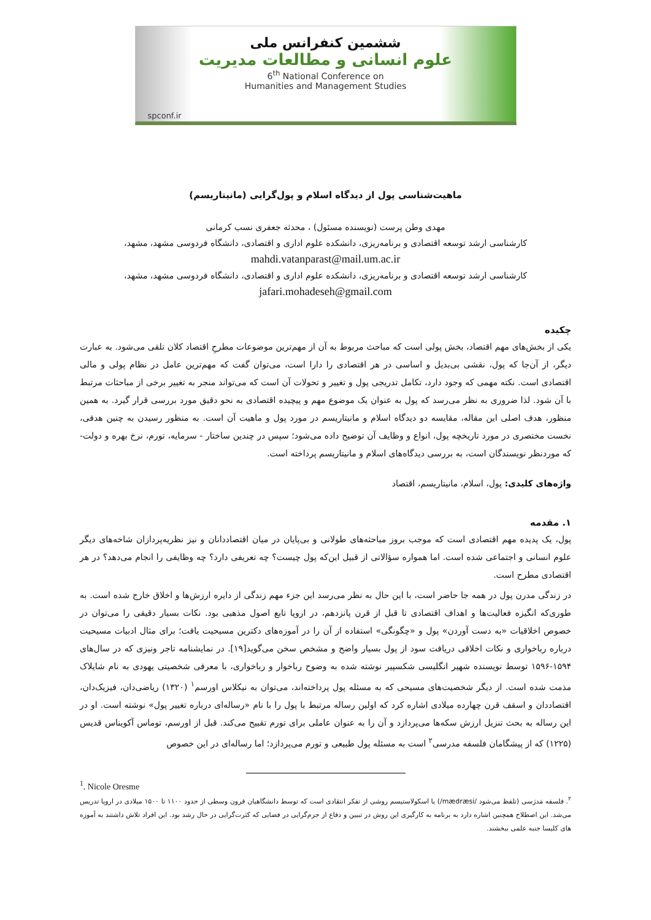ششمین کنفرانس ملی
علوم انسانی و مطالعات مدیریت
6<sup>th</sup> National Conference on
Humanities and Management Studies
spconf.ir
ماهیت‌شناسی پول از دیدگاه اسلام و پول‌گرایی (مانیتاریسم)
مهدی وطن پرست (نویسنده مسئول) ، محدثه جعفری نسب کرمانی
کارشناسی ارشد توسعه اقتصادی و برنامه‌ریزی، دانشکده علوم اداری و اقتصادی، دانشگاه فردوسی مشهد، مشهد،
mahdi.vatanparast@mail.um.ac.ir
کارشناسی ارشد توسعه اقتصادی و برنامه‌ریزی، دانشکده علوم اداری و اقتصادی، دانشگاه فردوسی مشهد، مشهد،
jafari.mohadeseh@gmail.com
چکیده
یکی از بخش‌های مهم اقتصاد، بخش پولی است که مباحث مربوط به آن از مهم‌ترین موضوعات مطرحِ اقتصاد کلان تلقی می‌شود. به عبارت دیگر، از آن‌جا که پول، نقشی بی‌بدیل و اساسی در هر اقتصادی را دارا است، می‌توان گفت که مهم‌ترین عامل در نظام پولی و مالی اقتصادی است. نکته مهمی که وجود دارد، تکامل تدریجی پول و تغییر و تحولات آن است که می‌تواند منجر به تغییر برخی از مباحثات مرتبط با آن شود. لذا ضروری به نظر می‌رسد که پول به عنوان یک موضوع مهم و پیچیده اقتصادی به نحو دقیق مورد بررسی قرار گیرد. به همین منظور، هدف اصلی این مقاله، مقایسه دو دیدگاه اسلام و مانیتاریسم در مورد پول و ماهیت آن است. به منظور رسیدن به چنین هدفی، نخست مختصری در مورد تاریخچه پول، انواع و وظایف آن توضیح داده می‌شود؛ سپس در چندین ساختار - سرمایه، تورم، نرخ بهره و دولت- که موردنظر نویسندگان است، به بررسی دیدگاه‌های اسلام و مانیتاریسم پرداخته است.
واژه‌های کلیدی: پول، اسلام، مانیتاریسم، اقتصاد
۱. مقدمه
پول، یک پدیده مهم اقتصادی است که موجب بروز مباحثه‌های طولانی و بی‌پایان در میان اقتصاددانان و نیز نظریه‌پردازان شاخه‌های دیگر علوم انسانی و اجتماعی شده است. اما همواره سؤالاتی از قبیل این‌که پول چیست؟ چه تعریفی دارد؟ چه وظایفی را انجام می‌دهد؟ در هر اقتصادی مطرح است.
در زندگی مدرن پول در همه جا حاضر است، با این حال به نظر می‌رسد این جزء مهم زندگی از دایره ارزش‌ها و اخلاق خارج شده است. به طوری‌که انگیزه فعالیت‌ها و اهداف اقتصادی تا قبل از قرن پانزدهم، در اروپا تابع اصول مذهبی بود. نکات بسیار دقیقی را می‌توان در خصوص اخلاقیات «به دست آوردن» پول و «چگونگی» استفاده از آن را در آموزه‌های دکترین مسیحیت یافت؛ برای مثال ادبیات مسیحیت درباره رباخواری و نکات اخلاقی دریافت سود از پول بسیار واضح و مشخص سخن می‌گوید[۱۹]. در نمایشنامه تاجر ونیزی که در سال‌های ۱۵۹۴-۱۵۹۶ توسط نویسنده شهیر انگلیسی شکسپیر نوشته شده به وضوح رباخوار و رباخواری، با معرفی شخصیتی یهودی به نام شایلاک مذمت شده است. از دیگر شخصیت‌های مسیحی که به مسئله پول پرداخته‌اند، می‌توان به نیکلاس اورسم<sup>۱</sup> (۱۳۲۰) ریاضی‌دان، فیزیک‌دان، اقتصاددان و اسقف قرن چهارده میلادی اشاره کرد که اولین رساله مرتبط با پول را با نام «رساله‌ای درباره تغییر پول» نوشته است. او در این رساله به بحث تنزیل ارزش سکه‌ها می‌پردازد و آن را به عنوان عاملی برای تورم تقبیح می‌کند. قبل از اورسم، توماس آکویناس قدیس (۱۲۲۵) که از پیشگامان فلسفه مدرسی<sup>۲</sup> است به مسئله پول طبیعی و تورم می‌پردازد؛ اما رساله‌ای در این خصوص
<sup>1</sup>. Nicole Oresme
<sup>۲</sup>. فلسفه مَدرَسی (تلفظ می‌شود /mædræsi/) یا اسکولاستیسم روشی از تفکر انتقادی است که توسط دانشگاهیان قرون وسطی از حدود ۱۱۰۰ تا ۱۵۰۰ میلادی در اروپا تدریس می‌شد. این اصطلاح همچنین اشاره دارد به برنامه به کارگیری این روش در تبیین و دفاع از جزم‌گرایی در فضایی که کثرت‌گرایی در حال رشد بود. این افراد تلاش داشتند به آموزه های کلیسا جنبه علمی ببخشند.